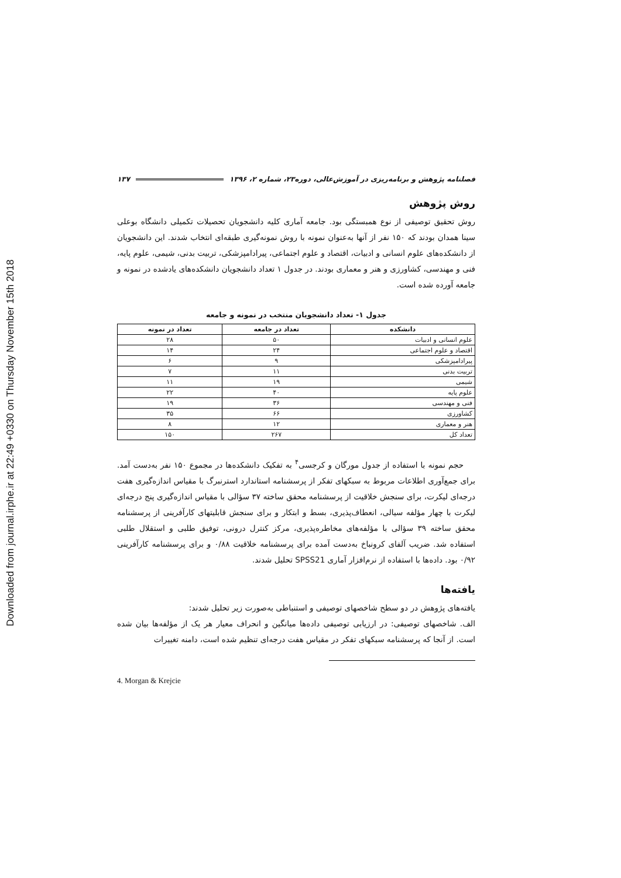Downloaded from journal.irphe.ir at 22:49 +0330 on Thursday November 15th 2018
فصلنامه پژوهش و برنامه‌ریزی در آموزش‌عالی، دوره۲۳، شماره ۲، ۱۳۹۶ ۱۳۷
روش پژوهش
روش تحقیق توصیفی از نوع همبستگی بود. جامعه آماری کلیه دانشجویان تحصیلات تکمیلی دانشگاه بوعلی سینا همدان بودند که ۱۵۰ نفر از آنها به‌عنوان نمونه با روش نمونه‌گیری طبقه‌ای انتخاب شدند. این دانشجویان از دانشکده‌های علوم انسانی و ادبیات، اقتصاد و علوم اجتماعی، پیرادامپزشکی، تربیت بدنی، شیمی، علوم پایه، فنی و مهندسی، کشاورزی و هنر و معماری بودند. در جدول ۱ تعداد دانشجویان دانشکده‌های یادشده در نمونه و جامعه آورده شده است.
جدول ۱- تعداد دانشجویان منتخب در نمونه و جامعه
| دانشکده | تعداد در جامعه | تعداد در نمونه |
| --- | --- | --- |
| علوم انسانی و ادبیات | ۵۰ | ۲۸ |
| اقتصاد و علوم اجتماعی | ۲۴ | ۱۴ |
| پیرادامپزشکی | ۹ | ۶ |
| تربیت بدنی | ۱۱ | ۷ |
| شیمی | ۱۹ | ۱۱ |
| علوم پایه | ۴۰ | ۲۲ |
| فنی و مهندسی | ۳۶ | ۱۹ |
| کشاورزی | ۶۶ | ۳۵ |
| هنر و معماری | ۱۲ | ۸ |
| تعداد کل | ۲۶۷ | ۱۵۰ |
حجم نمونه با استفاده از جدول مورگان و کرجسی<sup>۴</sup> به تفکیک دانشکده‌ها در مجموع ۱۵۰ نفر به‌دست آمد. برای جمع‌آوری اطلاعات مربوط به سبکهای تفکر از پرسشنامه استاندارد استرنبرگ با مقیاس اندازه‌گیری هفت درجه‌ای لیکرت، برای سنجش خلاقیت از پرسشنامه محقق ساخته ۳۷ سؤالی با مقیاس اندازه‌گیری پنج درجه‌ای لیکرت با چهار مؤلفه سیالی، انعطاف‌پذیری، بسط و ابتکار و برای سنجش قابلیتهای کارآفرینی از پرسشنامه محقق ساخته ۳۹ سؤالی با مؤلفه‌های مخاطره‌پذیری، مرکز کنترل درونی، توفیق طلبی و استقلال طلبی استفاده شد. ضریب آلفای کرونباخ به‌دست آمده برای پرسشنامه خلاقیت ۰/۸۸ و برای پرسشنامه کارآفرینی ۰/۹۲ بود. داده‌ها با استفاده از نرم‌افزار آماری SPSS21 تحلیل شدند.
یافته‌ها
یافته‌های پژوهش در دو سطح شاخصهای توصیفی و استنباطی به‌صورت زیر تحلیل شدند:
الف. شاخصهای توصیفی: در ارزیابی توصیفی داده‌ها میانگین و انحراف معیار هر یک از مؤلفه‌ها بیان شده است. از آنجا که پرسشنامه سبکهای تفکر در مقیاس هفت درجه‌ای تنظیم شده است، دامنه تغییرات
4. Morgan & Krejcie